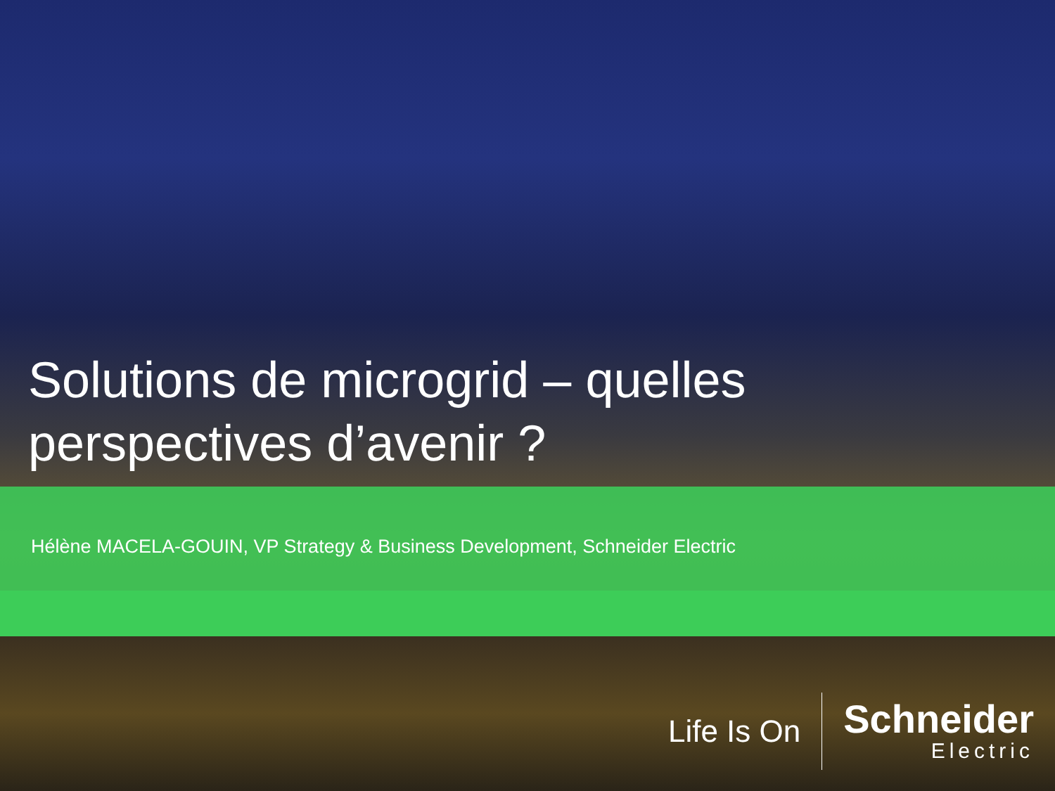Solutions de microgrid – quelles
perspectives d’avenir ?
Hélène MACELA-GOUIN, VP Strategy & Business Development, Schneider Electric
Life Is On
Schneider
Electric